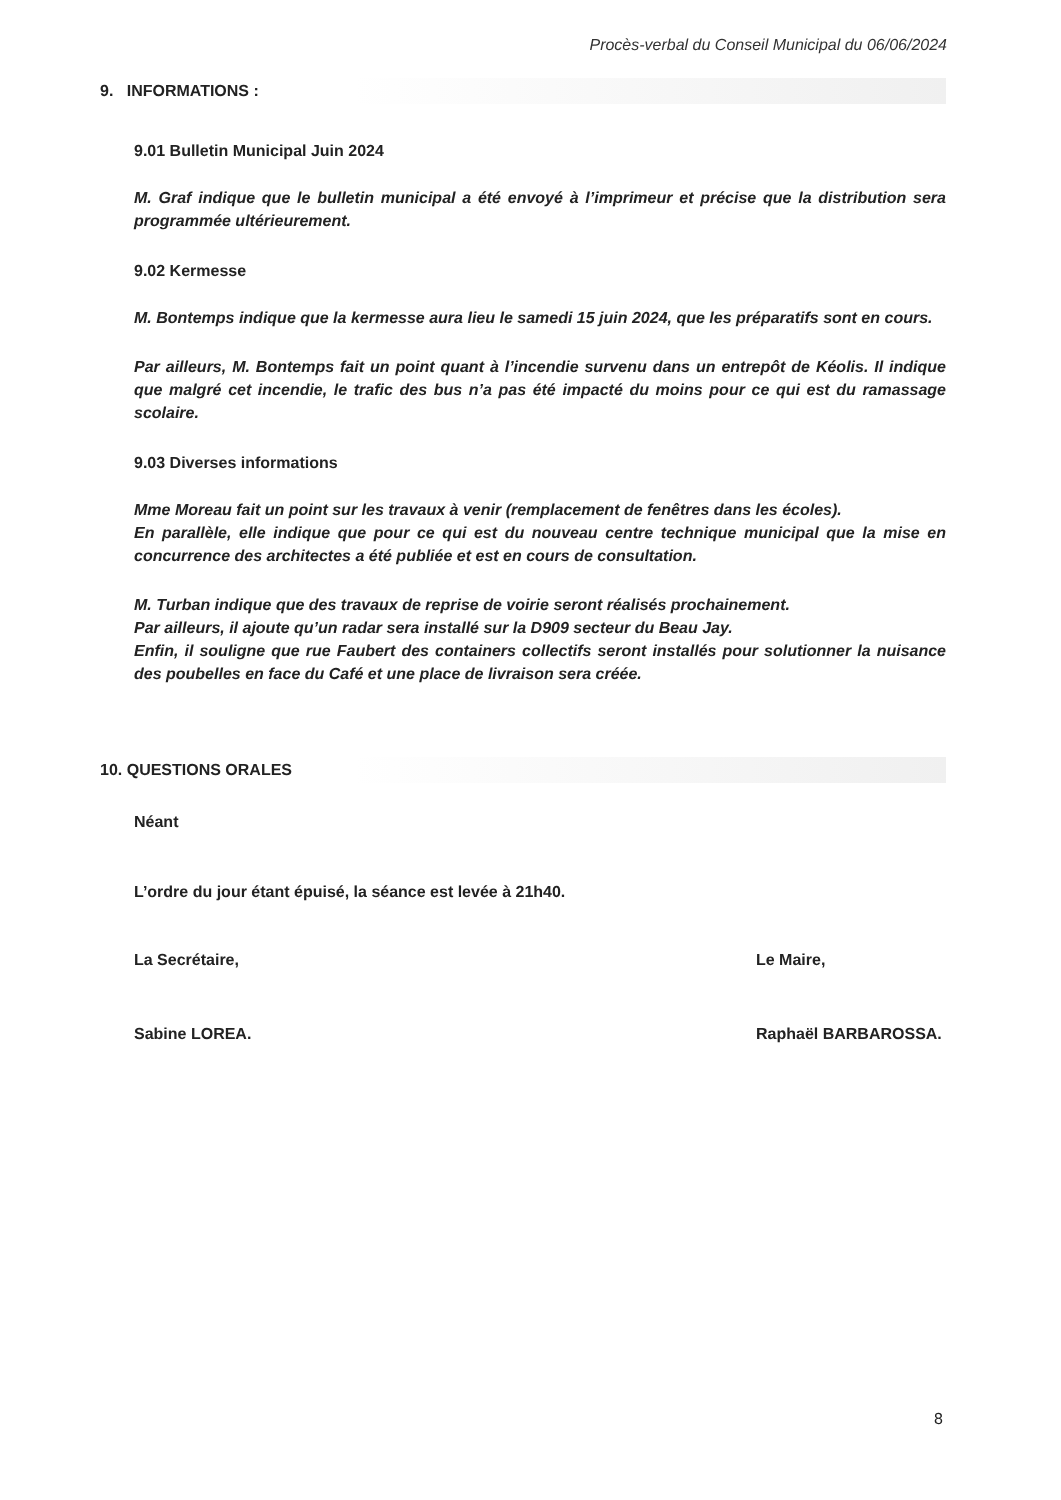Procès-verbal du Conseil Municipal du 06/06/2024
9. INFORMATIONS :
9.01 Bulletin Municipal Juin 2024
M. Graf indique que le bulletin municipal a été envoyé à l’imprimeur et précise que la distribution sera programmée ultérieurement.
9.02 Kermesse
M. Bontemps indique que la kermesse aura lieu le samedi 15 juin 2024, que les préparatifs sont en cours.
Par ailleurs, M. Bontemps fait un point quant à l’incendie survenu dans un entrepôt de Kéolis. Il indique que malgré cet incendie, le trafic des bus n’a pas été impacté du moins pour ce qui est du ramassage scolaire.
9.03 Diverses informations
Mme Moreau fait un point sur les travaux à venir (remplacement de fenêtres dans les écoles).
En parallèle, elle indique que pour ce qui est du nouveau centre technique municipal que la mise en concurrence des architectes a été publiée et est en cours de consultation.
M. Turban indique que des travaux de reprise de voirie seront réalisés prochainement.
Par ailleurs, il ajoute qu’un radar sera installé sur la D909 secteur du Beau Jay.
Enfin, il souligne que rue Faubert des containers collectifs seront installés pour solutionner la nuisance des poubelles en face du Café et une place de livraison sera créée.
10. QUESTIONS ORALES
Néant
L’ordre du jour étant épuisé, la séance est levée à 21h40.
La Secrétaire,
Sabine LOREA.
Le Maire,
Raphaël BARBAROSSA.
8